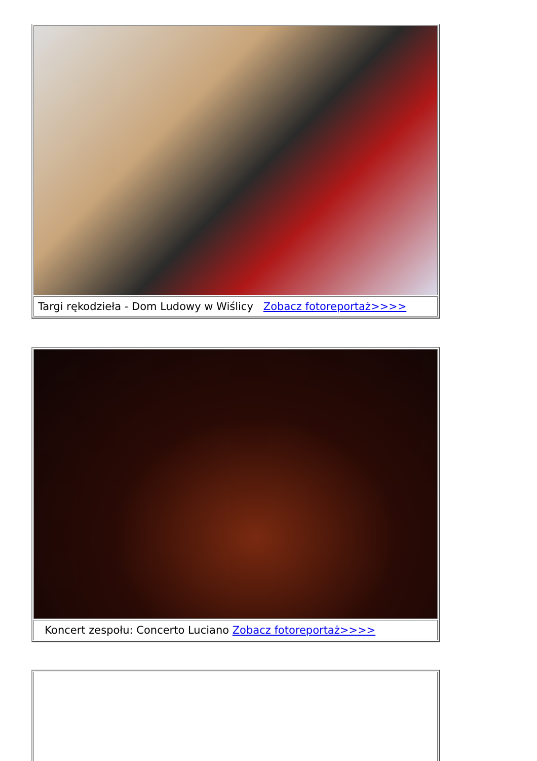| Targi rękodzieła - Dom Ludowy w Wiślicy Zobacz fotoreportaż>>>> |
| Koncert zespołu: Concerto Luciano Zobacz fotoreportaż>>>> |